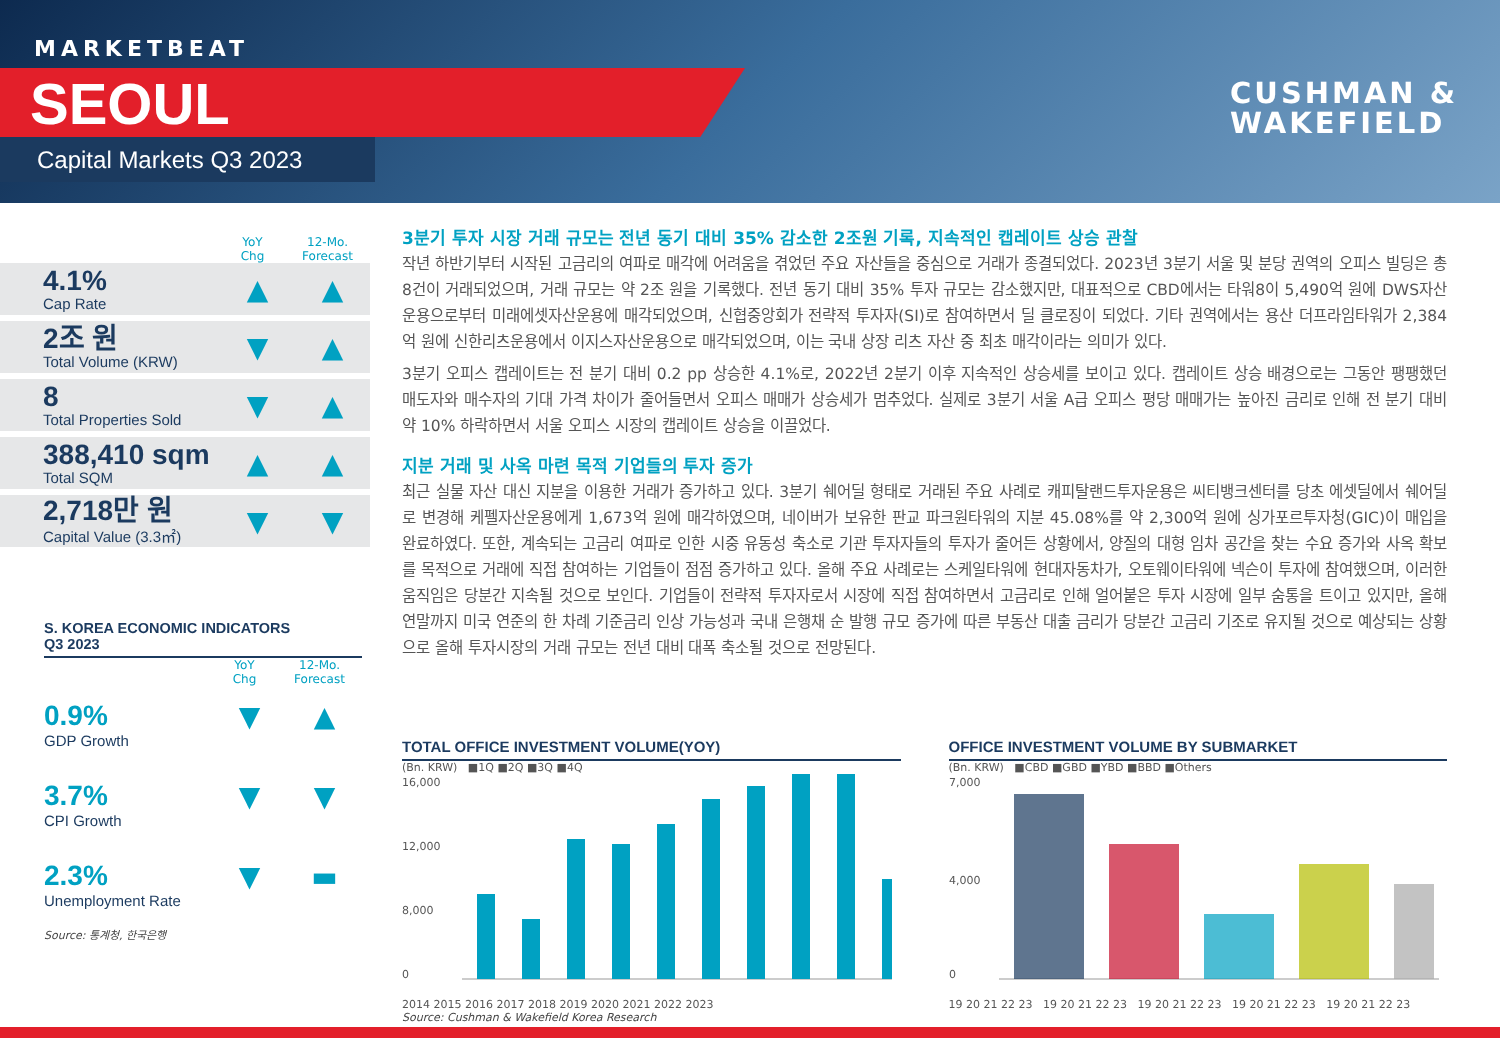MARKETBEAT
SEOUL
Capital Markets Q3 2023
CUSHMAN &
WAKEFIELD
YoY
Chg
12-Mo.
Forecast
4.1%
Cap Rate
▲ ▲
2조 원
Total Volume (KRW)
▼ ▲
8
Total Properties Sold
▼ ▲
388,410 sqm
Total SQM
▲ ▲
2,718만 원
Capital Value (3.3㎡)
▼ ▼
S. KOREA ECONOMIC INDICATORS
Q3 2023
YoY
Chg
12-Mo.
Forecast
0.9%
GDP Growth
▼ ▲
3.7%
CPI Growth
▼ ▼
2.3%
Unemployment Rate
▼ ▬
Source: 통계청, 한국은행
3분기 투자 시장 거래 규모는 전년 동기 대비 35% 감소한 2조원 기록, 지속적인 캡레이트 상승 관찰
작년 하반기부터 시작된 고금리의 여파로 매각에 어려움을 겪었던 주요 자산들을 중심으로 거래가 종결되었다. 2023년 3분기 서울 및 분당 권역의 오피스 빌딩은 총 8건이 거래되었으며, 거래 규모는 약 2조 원을 기록했다. 전년 동기 대비 35% 투자 규모는 감소했지만, 대표적으로 CBD에서는 타워8이 5,490억 원에 DWS자산운용으로부터 미래에셋자산운용에 매각되었으며, 신협중앙회가 전략적 투자자(SI)로 참여하면서 딜 클로징이 되었다. 기타 권역에서는 용산 더프라임타워가 2,384억 원에 신한리츠운용에서 이지스자산운용으로 매각되었으며, 이는 국내 상장 리츠 자산 중 최초 매각이라는 의미가 있다.
3분기 오피스 캡레이트는 전 분기 대비 0.2 pp 상승한 4.1%로, 2022년 2분기 이후 지속적인 상승세를 보이고 있다. 캡레이트 상승 배경으로는 그동안 팽팽했던 매도자와 매수자의 기대 가격 차이가 줄어들면서 오피스 매매가 상승세가 멈추었다. 실제로 3분기 서울 A급 오피스 평당 매매가는 높아진 금리로 인해 전 분기 대비 약 10% 하락하면서 서울 오피스 시장의 캡레이트 상승을 이끌었다.
지분 거래 및 사옥 마련 목적 기업들의 투자 증가
최근 실물 자산 대신 지분을 이용한 거래가 증가하고 있다. 3분기 쉐어딜 형태로 거래된 주요 사례로 캐피탈랜드투자운용은 씨티뱅크센터를 당초 에셋딜에서 쉐어딜로 변경해 케펠자산운용에게 1,673억 원에 매각하였으며, 네이버가 보유한 판교 파크원타워의 지분 45.08%를 약 2,300억 원에 싱가포르투자청(GIC)이 매입을 완료하였다. 또한, 계속되는 고금리 여파로 인한 시중 유동성 축소로 기관 투자자들의 투자가 줄어든 상황에서, 양질의 대형 임차 공간을 찾는 수요 증가와 사옥 확보를 목적으로 거래에 직접 참여하는 기업들이 점점 증가하고 있다. 올해 주요 사례로는 스케일타워에 현대자동차가, 오토웨이타워에 넥슨이 투자에 참여했으며, 이러한 움직임은 당분간 지속될 것으로 보인다. 기업들이 전략적 투자자로서 시장에 직접 참여하면서 고금리로 인해 얼어붙은 투자 시장에 일부 숨통을 트이고 있지만, 올해 연말까지 미국 연준의 한 차례 기준금리 인상 가능성과 국내 은행채 순 발행 규모 증가에 따른 부동산 대출 금리가 당분간 고금리 기조로 유지될 것으로 예상되는 상황으로 올해 투자시장의 거래 규모는 전년 대비 대폭 축소될 것으로 전망된다.
TOTAL OFFICE INVESTMENT VOLUME(YOY)
(Bn. KRW) ■1Q ■2Q ■3Q ■4Q
16,000
12,000
8,000
0
2014 2015 2016 2017 2018 2019 2020 2021 2022 2023
Source: Cushman & Wakefield Korea Research
OFFICE INVESTMENT VOLUME BY SUBMARKET
(Bn. KRW) ■CBD ■GBD ■YBD ■BBD ■Others
7,000
4,000
0
19 20 21 22 23 19 20 21 22 23 19 20 21 22 23 19 20 21 22 23 19 20 21 22 23